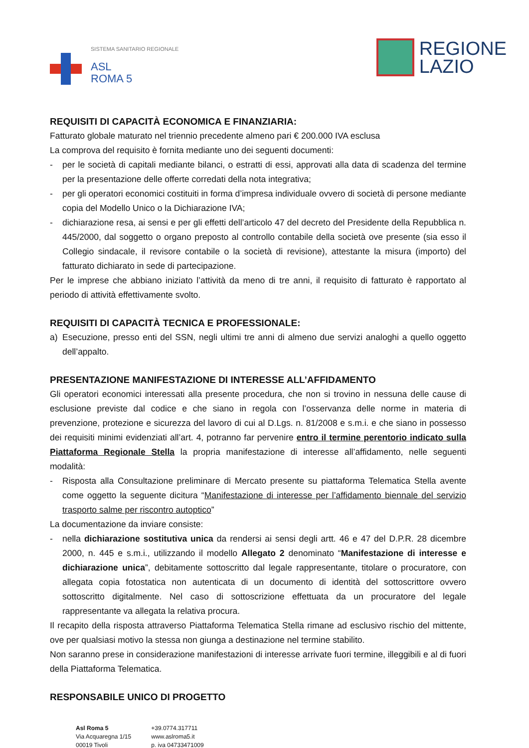SISTEMA SANITARIO REGIONALE
ASL
ROMA 5
REGIONE
LAZIO
REQUISITI DI CAPACITÀ ECONOMICA E FINANZIARIA:
Fatturato globale maturato nel triennio precedente almeno pari € 200.000 IVA esclusa
La comprova del requisito è fornita mediante uno dei seguenti documenti:
- per le società di capitali mediante bilanci, o estratti di essi, approvati alla data di scadenza del termine per la presentazione delle offerte corredati della nota integrativa;
- per gli operatori economici costituiti in forma d’impresa individuale ovvero di società di persone mediante copia del Modello Unico o la Dichiarazione IVA;
- dichiarazione resa, ai sensi e per gli effetti dell’articolo 47 del decreto del Presidente della Repubblica n. 445/2000, dal soggetto o organo preposto al controllo contabile della società ove presente (sia esso il Collegio sindacale, il revisore contabile o la società di revisione), attestante la misura (importo) del fatturato dichiarato in sede di partecipazione.
Per le imprese che abbiano iniziato l’attività da meno di tre anni, il requisito di fatturato è rapportato al periodo di attività effettivamente svolto.
REQUISITI DI CAPACITÀ TECNICA E PROFESSIONALE:
a) Esecuzione, presso enti del SSN, negli ultimi tre anni di almeno due servizi analoghi a quello oggetto dell’appalto.
PRESENTAZIONE MANIFESTAZIONE DI INTERESSE ALL’AFFIDAMENTO
Gli operatori economici interessati alla presente procedura, che non si trovino in nessuna delle cause di esclusione previste dal codice e che siano in regola con l’osservanza delle norme in materia di prevenzione, protezione e sicurezza del lavoro di cui al D.Lgs. n. 81/2008 e s.m.i. e che siano in possesso dei requisiti minimi evidenziati all’art. 4, potranno far pervenire entro il termine perentorio indicato sulla Piattaforma Regionale Stella la propria manifestazione di interesse all’affidamento, nelle seguenti modalità:
- Risposta alla Consultazione preliminare di Mercato presente su piattaforma Telematica Stella avente come oggetto la seguente dicitura “Manifestazione di interesse per l’affidamento biennale del servizio trasporto salme per riscontro autoptico”
La documentazione da inviare consiste:
- nella dichiarazione sostitutiva unica da rendersi ai sensi degli artt. 46 e 47 del D.P.R. 28 dicembre 2000, n. 445 e s.m.i., utilizzando il modello Allegato 2 denominato “Manifestazione di interesse e dichiarazione unica”, debitamente sottoscritto dal legale rappresentante, titolare o procuratore, con allegata copia fotostatica non autenticata di un documento di identità del sottoscrittore ovvero sottoscritto digitalmente. Nel caso di sottoscrizione effettuata da un procuratore del legale rappresentante va allegata la relativa procura.
Il recapito della risposta attraverso Piattaforma Telematica Stella rimane ad esclusivo rischio del mittente, ove per qualsiasi motivo la stessa non giunga a destinazione nel termine stabilito.
Non saranno prese in considerazione manifestazioni di interesse arrivate fuori termine, illeggibili e al di fuori della Piattaforma Telematica.
RESPONSABILE UNICO DI PROGETTO
Asl Roma 5
Via Acquaregna 1/15
00019 Tivoli
+39.0774.317711
www.aslroma5.it
p. iva 04733471009